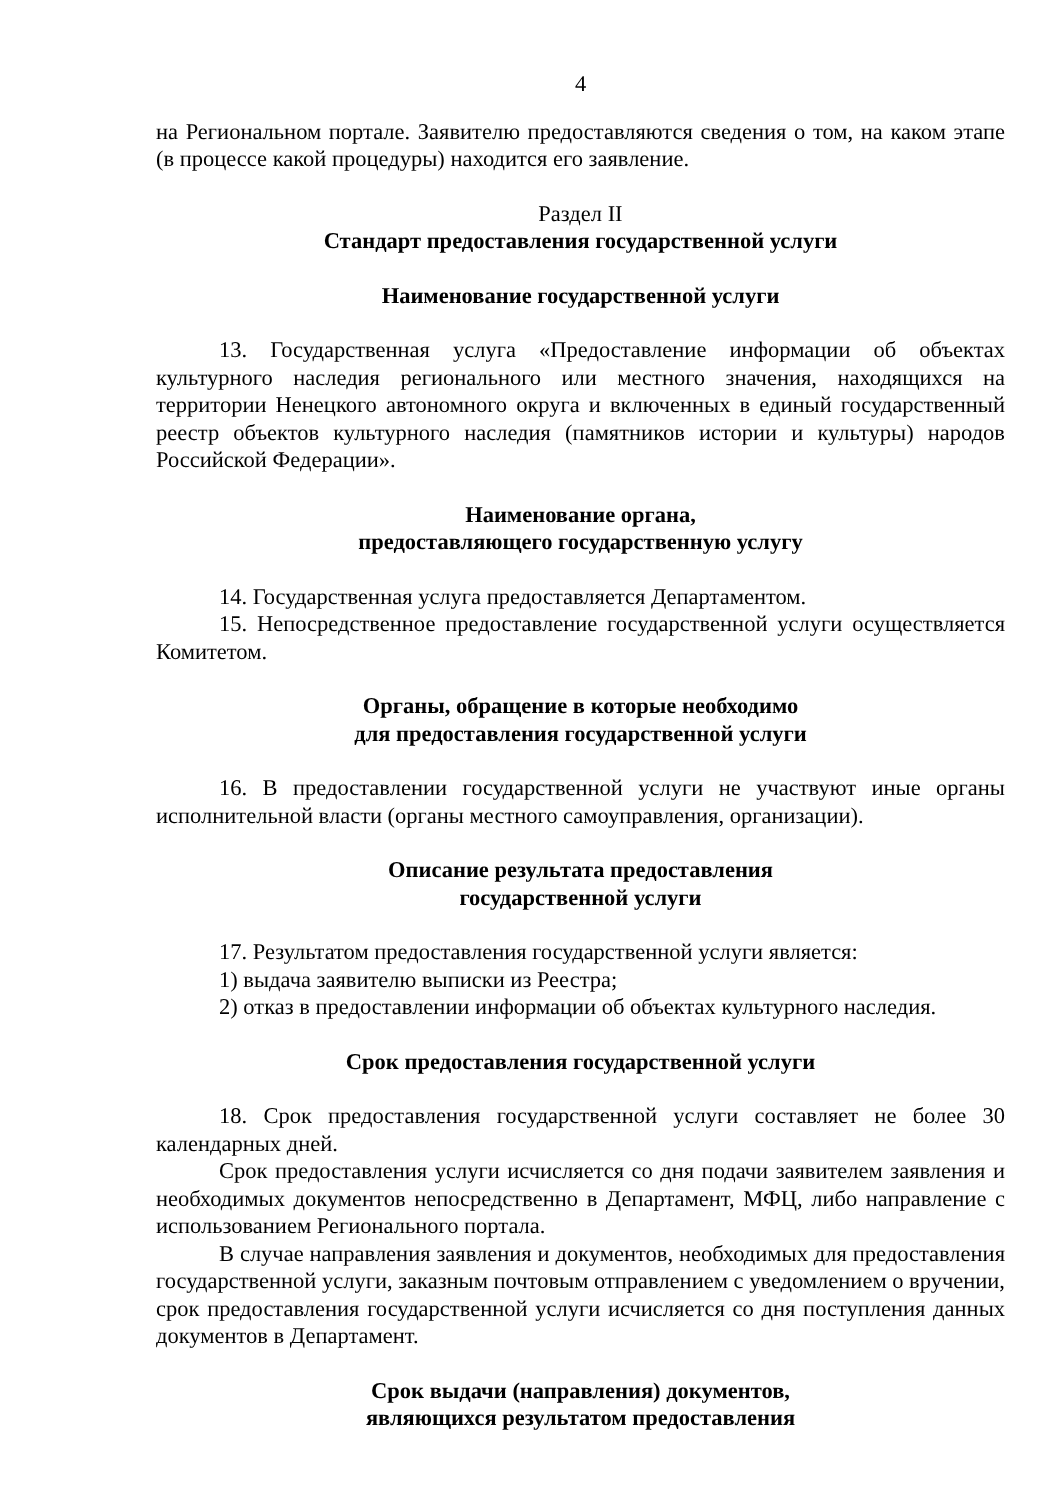4
на Региональном портале. Заявителю предоставляются сведения о том, на каком этапе (в процессе какой процедуры) находится его заявление.
Раздел II
Стандарт предоставления государственной услуги
Наименование государственной услуги
13. Государственная услуга «Предоставление информации об объектах культурного наследия регионального или местного значения, находящихся на территории Ненецкого автономного округа и включенных в единый государственный реестр объектов культурного наследия (памятников истории и культуры) народов Российской Федерации».
Наименование органа,
предоставляющего государственную услугу
14. Государственная услуга предоставляется Департаментом.
15. Непосредственное предоставление государственной услуги осуществляется Комитетом.
Органы, обращение в которые необходимо
для предоставления государственной услуги
16. В предоставлении государственной услуги не участвуют иные органы исполнительной власти (органы местного самоуправления, организации).
Описание результата предоставления
государственной услуги
17. Результатом предоставления государственной услуги является:
1) выдача заявителю выписки из Реестра;
2) отказ в предоставлении информации об объектах культурного наследия.
Срок предоставления государственной услуги
18. Срок предоставления государственной услуги составляет не более 30 календарных дней.
Срок предоставления услуги исчисляется со дня подачи заявителем заявления и необходимых документов непосредственно в Департамент, МФЦ, либо направление с использованием Регионального портала.
В случае направления заявления и документов, необходимых для предоставления государственной услуги, заказным почтовым отправлением с уведомлением о вручении, срок предоставления государственной услуги исчисляется со дня поступления данных документов в Департамент.
Срок выдачи (направления) документов,
являющихся результатом предоставления